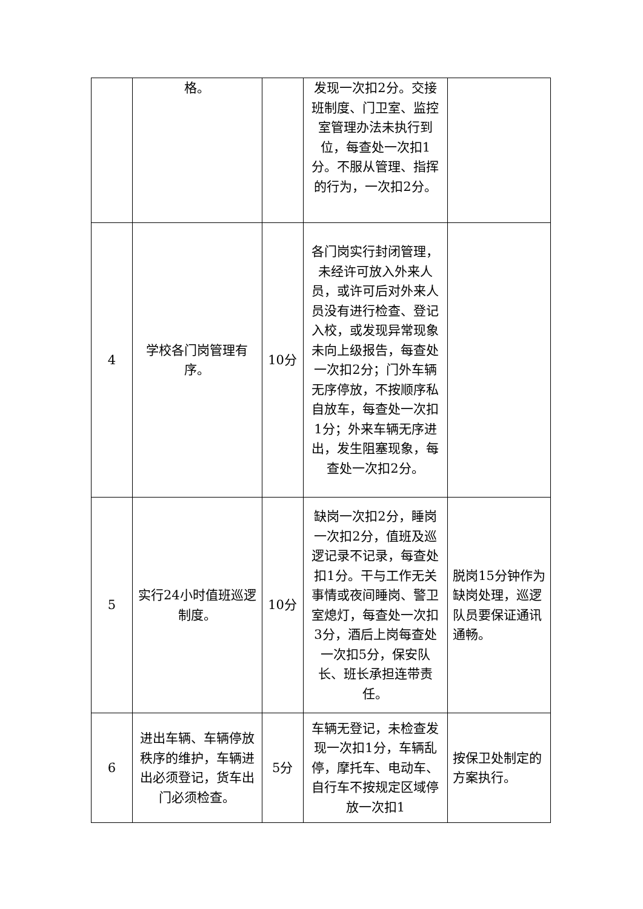| | 格。 | | 发现一次扣2分。交接班制度、门卫室、监控室管理办法未执行到位，每查处一次扣1分。不服从管理、指挥的行为，一次扣2分。 | |
| 4 | 学校各门岗管理有序。 | 10分 | 各门岗实行封闭管理，未经许可放入外来人员，或许可后对外来人员没有进行检查、登记入校，或发现异常现象未向上级报告，每查处一次扣2分；门外车辆无序停放，不按顺序私自放车，每查处一次扣1分；外来车辆无序进出，发生阻塞现象，每查处一次扣2分。 | |
| 5 | 实行24小时值班巡逻制度。 | 10分 | 缺岗一次扣2分，睡岗一次扣2分，值班及巡逻记录不记录，每查处扣1分。干与工作无关事情或夜间睡岗、警卫室熄灯，每查处一次扣3分，酒后上岗每查处一次扣5分，保安队长、班长承担连带责任。 | 脱岗15分钟作为缺岗处理，巡逻队员要保证通讯通畅。 |
| 6 | 进出车辆、车辆停放秩序的维护，车辆进出必须登记，货车出门必须检查。 | 5分 | 车辆无登记，未检查发现一次扣1分，车辆乱停，摩托车、电动车、自行车不按规定区域停放一次扣1 | 按保卫处制定的方案执行。 |